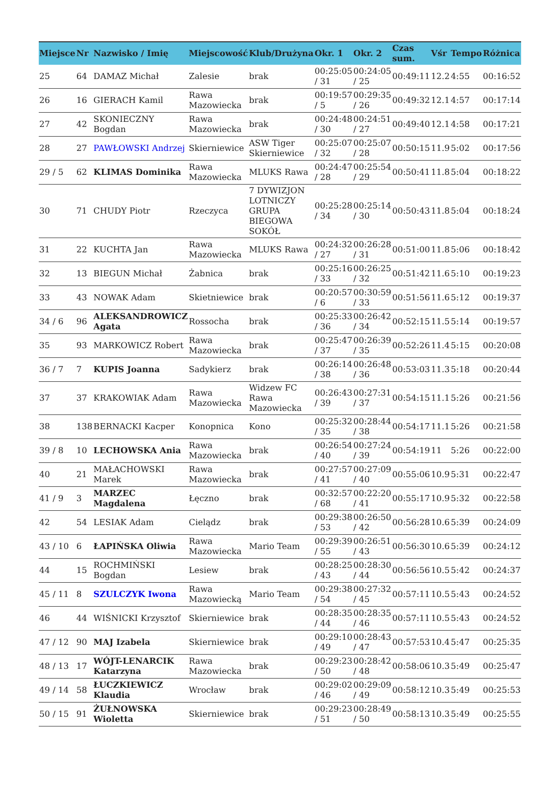| Miejsce | Nr | Nazwisko / Imię | Miejscowość | Klub/Drużyna | Okr. 1 | Okr. 2 | Czas sum. | Vśr | Tempo | Różnica |
| --- | --- | --- | --- | --- | --- | --- | --- | --- | --- | --- |
| 25 | 64 | DAMAZ Michał | Zalesie | brak | 00:25:05 / 31 | 00:24:05 / 25 | 00:49:11 | 12.2 | 4:55 | 00:16:52 |
| 26 | 16 | GIERACH Kamil | Rawa Mazowiecka | brak | 00:19:57 / 5 | 00:29:35 / 26 | 00:49:32 | 12.1 | 4:57 | 00:17:14 |
| 27 | 42 | SKONIECZNY Bogdan | Rawa Mazowiecka | brak | 00:24:48 / 30 | 00:24:51 / 27 | 00:49:40 | 12.1 | 4:58 | 00:17:21 |
| 28 | 27 | PAWŁOWSKI Andrzej | Skierniewice | ASW Tiger Skierniewice | 00:25:07 / 32 | 00:25:07 / 28 | 00:50:15 | 11.9 | 5:02 | 00:17:56 |
| 29 / 5 | 62 | KLIMAS Dominika | Rawa Mazowiecka | MLUKS Rawa | 00:24:47 / 28 | 00:25:54 / 29 | 00:50:41 | 11.8 | 5:04 | 00:18:22 |
| 30 | 71 | CHUDY Piotr | Rzeczyca | 7 DYWIZJON LOTNICZY GRUPA BIEGOWA SOKÓŁ | 00:25:28 / 34 | 00:25:14 / 30 | 00:50:43 | 11.8 | 5:04 | 00:18:24 |
| 31 | 22 | KUCHTA Jan | Rawa Mazowiecka | MLUKS Rawa | 00:24:32 / 27 | 00:26:28 / 31 | 00:51:00 | 11.8 | 5:06 | 00:18:42 |
| 32 | 13 | BIEGUN Michał | Żabnica | brak | 00:25:16 / 33 | 00:26:25 / 32 | 00:51:42 | 11.6 | 5:10 | 00:19:23 |
| 33 | 43 | NOWAK Adam | Skietniewice | brak | 00:20:57 / 6 | 00:30:59 / 33 | 00:51:56 | 11.6 | 5:12 | 00:19:37 |
| 34 / 6 | 96 | ALEKSANDROWICZ Agata | Rossocha | brak | 00:25:33 / 36 | 00:26:42 / 34 | 00:52:15 | 11.5 | 5:14 | 00:19:57 |
| 35 | 93 | MARKOWICZ Robert | Rawa Mazowiecka | brak | 00:25:47 / 37 | 00:26:39 / 35 | 00:52:26 | 11.4 | 5:15 | 00:20:08 |
| 36 / 7 | 7 | KUPIS Joanna | Sadykierz | brak | 00:26:14 / 38 | 00:26:48 / 36 | 00:53:03 | 11.3 | 5:18 | 00:20:44 |
| 37 | 37 | KRAKOWIAK Adam | Rawa Mazowiecka | Widzew FC Rawa Mazowiecka | 00:26:43 / 39 | 00:27:31 / 37 | 00:54:15 | 11.1 | 5:26 | 00:21:56 |
| 38 | 138 | BERNACKI Kacper | Konopnica | Kono | 00:25:32 / 35 | 00:28:44 / 38 | 00:54:17 | 11.1 | 5:26 | 00:21:58 |
| 39 / 8 | 10 | LECHOWSKA Ania | Rawa Mazowiecka | brak | 00:26:54 / 40 | 00:27:24 / 39 | 00:54:19 | 11 | 5:26 | 00:22:00 |
| 40 | 21 | MAŁACHOWSKI Marek | Rawa Mazowiecka | brak | 00:27:57 / 41 | 00:27:09 / 40 | 00:55:06 | 10.9 | 5:31 | 00:22:47 |
| 41 / 9 | 3 | MARZEC Magdalena | Łęczno | brak | 00:32:57 / 68 | 00:22:20 / 41 | 00:55:17 | 10.9 | 5:32 | 00:22:58 |
| 42 | 54 | LESIAK Adam | Cielądz | brak | 00:29:38 / 53 | 00:26:50 / 42 | 00:56:28 | 10.6 | 5:39 | 00:24:09 |
| 43 / 10 | 6 | ŁAPIŃSKA Oliwia | Rawa Mazowiecka | Mario Team | 00:29:39 / 55 | 00:26:51 / 43 | 00:56:30 | 10.6 | 5:39 | 00:24:12 |
| 44 | 15 | ROCHMIŃSKI Bogdan | Lesiew | brak | 00:28:25 / 43 | 00:28:30 / 44 | 00:56:56 | 10.5 | 5:42 | 00:24:37 |
| 45 / 11 | 8 | SZULCZYK Iwona | Rawa Mazowiecką | Mario Team | 00:29:38 / 54 | 00:27:32 / 45 | 00:57:11 | 10.5 | 5:43 | 00:24:52 |
| 46 | 44 | WIŚNICKI Krzysztof | Skierniewice | brak | 00:28:35 / 44 | 00:28:35 / 46 | 00:57:11 | 10.5 | 5:43 | 00:24:52 |
| 47 / 12 | 90 | MAJ Izabela | Skierniewice | brak | 00:29:10 / 49 | 00:28:43 / 47 | 00:57:53 | 10.4 | 5:47 | 00:25:35 |
| 48 / 13 | 17 | WÓJT-LENARCIK Katarzyna | Rawa Mazowiecka | brak | 00:29:23 / 50 | 00:28:42 / 48 | 00:58:06 | 10.3 | 5:49 | 00:25:47 |
| 49 / 14 | 58 | ŁUCZKIEWICZ Klaudia | Wrocław | brak | 00:29:02 / 46 | 00:29:09 / 49 | 00:58:12 | 10.3 | 5:49 | 00:25:53 |
| 50 / 15 | 91 | ŻUŁNOWSKA Wioletta | Skierniewice | brak | 00:29:23 / 51 | 00:28:49 / 50 | 00:58:13 | 10.3 | 5:49 | 00:25:55 |